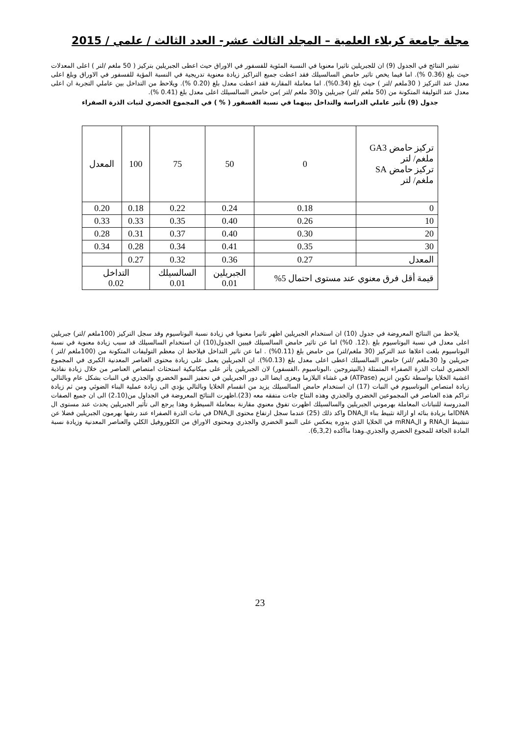مجلة جامعة كربلاء العلمية – المجلد الثالث عشر- العدد الثالث / علمي / 2015
تشير النتائج في الجدول (9) ان للجبريلين تاثيرا معنويا في النسبة المئوية للفسفور في الاوراق حيث اعطى الجبريلين بتركيز ( 50 ملغم /لتر ) اعلى المعدلات حيث بلغ (0.36 %). اما فيما يخص تاثير حامض السالسيلك فقد اعطت جميع التراكيز زيادة معنوية تدريجية في النسبة المؤية للفسفور في الاوراق وبلغ اعلى معدل عند التركيز ( 30ملغم /لتر ) حيث بلغ (0.34%). اما معاملة المقارنة فقد اعطت معدل بلغ (0.20 %). ويلاحظ من التداخل بين عاملي التجربة ان اعلى معدل عند التوليفة المتكونة من (50 ملغم /لتر) جبريلين و(30 ملغم /لتر )من حامض السالسيلك اعلى معدل بلغ (0.41 %).
جدول (9) تأثير عاملي الدراسة والتداخل بينهما في نسبة الفسفور ( % ) في المجموع الخضري لنبات الذرة الصفراء
| تركيز حامض GA3 ملغم/ لتر تركيز حامض SA ملغم/ لتر | 0 | 50 | 75 | 100 | المعدل |
| 0 | 0.18 | 0.24 | 0.22 | 0.18 | 0.20 |
| 10 | 0.26 | 0.40 | 0.35 | 0.33 | 0.33 |
| 20 | 0.30 | 0.40 | 0.37 | 0.31 | 0.28 |
| 30 | 0.35 | 0.41 | 0.34 | 0.28 | 0.34 |
| المعدل | 0.27 | 0.36 | 0.32 | 0.27 | |
| قيمة أقل فرق معنوي عند مستوى احتمال 5% | | الجبريلين 0.01 | السالسيلك 0.01 | التداخل 0.02 | |
يلاحظ من النتائج المعروضة في جدول (10) ان استخدام الجبريلين اظهر تاثيرا معنويا في زيادة نسبة البوتاسيوم وقد سجل التركيز (100ملغم /لتر) جبريلين اعلى معدل في نسبة البوتاسيوم بلغ .(12. 0%) اما عن تاثير حامض السالسيلك فيبين الجدول(10) ان استخدام السالسيلك قد سبب زيادة معنوية في نسبة البوتاسيوم بلغت اعلاها عند التركيز (30 ملغم/لتر) من حامض بلغ (0.11%) . اما عن تاثير التداخل فيلاحظ ان معظم التوليفات المتكونة من (100ملغم /لتر ) جبريلين و( 30ملغم /لتر) حامض السالسيلك اعطى اعلى معدل بلغ (0.13%). ان الجبريلين يعمل على زيادة محتوى العناصر المعدنية الكبرى في المجموع الخضري لنبات الذرة الصفراء المتمثلة (بالنيتروجين ،البوتاسيوم ،الفسفور) لان الجبريلين يأثر على ميكانيكية استحثاث امتصاص العناصر من خلال زيادة نفاذية اغشية الخلايا بواسطة تكوبن انزيم (ATPase) في غشاء البلازما ويعزى ايضا الى دور الجبريلين في تحفيز النمو الخضري والجذري في النبات بشكل عام وبالتالي زيادة امتصاص البوتاسيوم في النبات (17) ان استخدام حامض السالسيلك يزيد من انقسام الخلايا وبالتالي يؤدي الى زيادة عملية البناء الضوئي ومن ثم زيادة تراكم هذه العناصر في المجموعين الخضري والجذري وهذه النتاج جاءت متفقه معه (23).اظهرت النتائج المعروضة في الجداول من(2،10) الى ان جميع الصفات المدروسة للنباتات المعاملة بهرموني الجبريلين والسالسيلك اظهرت تفوق معنوي مقارنة بمعاملة السيطرة وهذا يرجع الى تأثير الجبريلين يحدث عند مستوى ال DNAاما بزيادة بنائه او ازالة تثبيط بناء الDNA واكد ذلك (25) عندما سجل ارتفاع محتوى الDNA في نبات الذرة الصفراء عند رشها بهرمون الجبريلين فضلا عن تنشيط الRNA و الmRNA في الخلايا الذي بدوره ينعكس على النمو الخضري والجذري ومحتوى الاوراق من الكلوروفيل الكلي والعناصر المعدنية وزيادة نسبة المادة الجافة للمجوع الخضري والجذري.وهذا ماأكده (6,3,2).
23